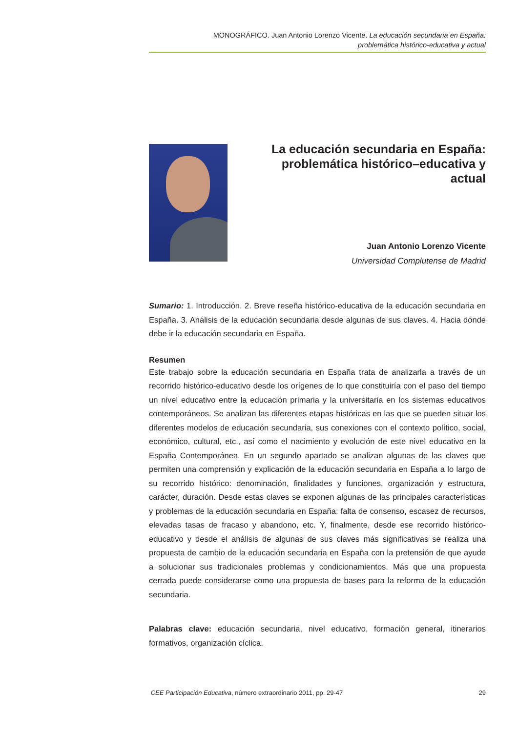MONOGRÁFICO. Juan Antonio Lorenzo Vicente. La educación secundaria en España:
problemática histórico-educativa y actual
La educación secundaria en España: problemática histórico–educativa y actual
Juan Antonio Lorenzo Vicente
Universidad Complutense de Madrid
Sumario: 1. Introducción. 2. Breve reseña histórico-educativa de la educación secundaria en España. 3. Análisis de la educación secundaria desde algunas de sus claves. 4. Hacia dónde debe ir la educación secundaria en España.
Resumen
Este trabajo sobre la educación secundaria en España trata de analizarla a través de un recorrido histórico-educativo desde los orígenes de lo que constituiría con el paso del tiempo un nivel educativo entre la educación primaria y la universitaria en los sistemas educativos contemporáneos. Se analizan las diferentes etapas históricas en las que se pueden situar los diferentes modelos de educación secundaria, sus conexiones con el contexto político, social, económico, cultural, etc., así como el nacimiento y evolución de este nivel educativo en la España Contemporánea. En un segundo apartado se analizan algunas de las claves que permiten una comprensión y explicación de la educación secundaria en España a lo largo de su recorrido histórico: denominación, finalidades y funciones, organización y estructura, carácter, duración. Desde estas claves se exponen algunas de las principales características y problemas de la educación secundaria en España: falta de consenso, escasez de recursos, elevadas tasas de fracaso y abandono, etc. Y, finalmente, desde ese recorrido histórico-educativo y desde el análisis de algunas de sus claves más significativas se realiza una propuesta de cambio de la educación secundaria en España con la pretensión de que ayude a solucionar sus tradicionales problemas y condicionamientos. Más que una propuesta cerrada puede considerarse como una propuesta de bases para la reforma de la educación secundaria.
Palabras clave: educación secundaria, nivel educativo, formación general, itinerarios formativos, organización cíclica.
CEE Participación Educativa, número extraordinario 2011, pp. 29-47 29